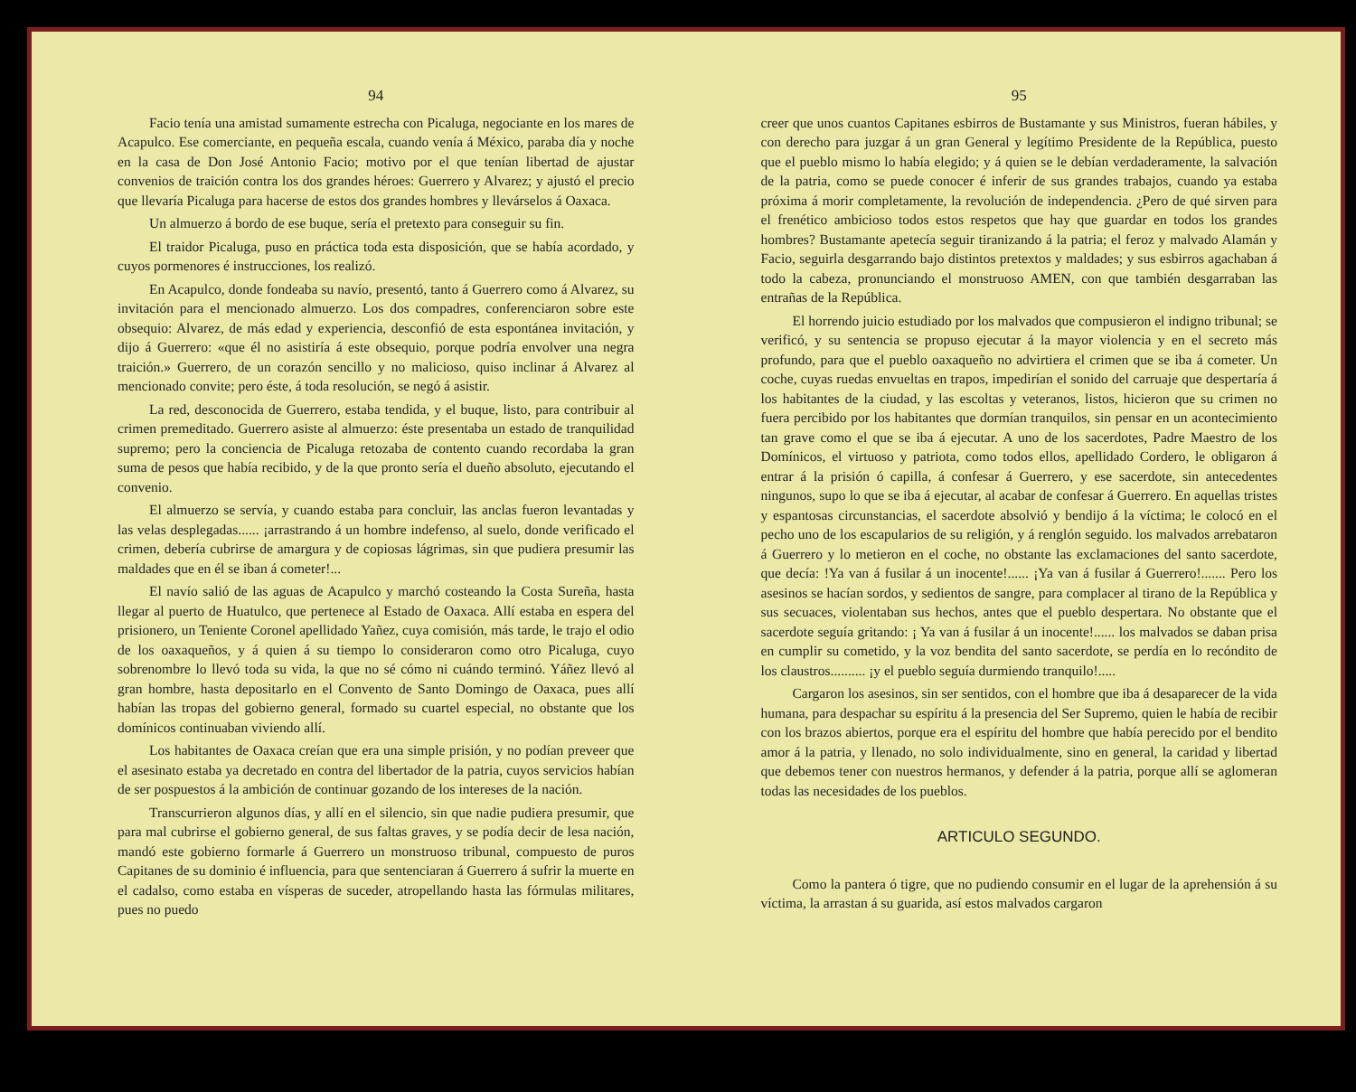94
Facio tenía una amistad sumamente estrecha con Picaluga, negociante en los mares de Acapulco. Ese comerciante, en pequeña escala, cuando venía á México, paraba día y noche en la casa de Don José Antonio Facio; motivo por el que tenían libertad de ajustar convenios de traición contra los dos grandes héroes: Guerrero y Alvarez; y ajustó el precio que llevaría Picaluga para hacerse de estos dos grandes hombres y llevárselos á Oaxaca.
Un almuerzo á bordo de ese buque, sería el pretexto para conseguir su fin.
El traidor Picaluga, puso en práctica toda esta disposición, que se había acordado, y cuyos pormenores é instrucciones, los realizó.
En Acapulco, donde fondeaba su navío, presentó, tanto á Guerrero como á Alvarez, su invitación para el mencionado almuerzo. Los dos compadres, conferenciaron sobre este obsequio: Alvarez, de más edad y experiencia, desconfió de esta espontánea invitación, y dijo á Guerrero: «que él no asistiría á este obsequio, porque podría envolver una negra traición.» Guerrero, de un corazón sencillo y no malicioso, quiso inclinar á Alvarez al mencionado convite; pero éste, á toda resolución, se negó á asistir.
La red, desconocida de Guerrero, estaba tendida, y el buque, listo, para contribuir al crimen premeditado. Guerrero asiste al almuerzo: éste presentaba un estado de tranquilidad supremo; pero la conciencia de Picaluga retozaba de contento cuando recordaba la gran suma de pesos que había recibido, y de la que pronto sería el dueño absoluto, ejecutando el convenio.
El almuerzo se servía, y cuando estaba para concluir, las anclas fueron levantadas y las velas desplegadas...... ¡arrastrando á un hombre indefenso, al suelo, donde verificado el crimen, debería cubrirse de amargura y de copiosas lágrimas, sin que pudiera presumir las maldades que en él se iban á cometer!...
El navío salió de las aguas de Acapulco y marchó costeando la Costa Sureña, hasta llegar al puerto de Huatulco, que pertenece al Estado de Oaxaca. Allí estaba en espera del prisionero, un Teniente Coronel apellidado Yañez, cuya comisión, más tarde, le trajo el odio de los oaxaqueños, y á quien á su tiempo lo consideraron como otro Picaluga, cuyo sobrenombre lo llevó toda su vida, la que no sé cómo ni cuándo terminó. Yáñez llevó al gran hombre, hasta depositarlo en el Convento de Santo Domingo de Oaxaca, pues allí habían las tropas del gobierno general, formado su cuartel especial, no obstante que los domínicos continuaban viviendo allí.
Los habitantes de Oaxaca creían que era una simple prisión, y no podían preveer que el asesinato estaba ya decretado en contra del libertador de la patria, cuyos servicios habían de ser pospuestos á la ambición de continuar gozando de los intereses de la nación.
Transcurrieron algunos días, y allí en el silencio, sin que nadie pudiera presumir, que para mal cubrirse el gobierno general, de sus faltas graves, y se podía decir de lesa nación, mandó este gobierno formarle á Guerrero un monstruoso tribunal, compuesto de puros Capitanes de su dominio é influencia, para que sentenciaran á Guerrero á sufrir la muerte en el cadalso, como estaba en vísperas de suceder, atropellando hasta las fórmulas militares, pues no puedo
95
creer que unos cuantos Capitanes esbirros de Bustamante y sus Ministros, fueran hábiles, y con derecho para juzgar á un gran General y legítimo Presidente de la República, puesto que el pueblo mismo lo había elegido; y á quien se le debían verdaderamente, la salvación de la patria, como se puede conocer é inferir de sus grandes trabajos, cuando ya estaba próxima á morir completamente, la revolución de independencia. ¿Pero de qué sirven para el frenético ambicioso todos estos respetos que hay que guardar en todos los grandes hombres? Bustamante apetecía seguir tiranizando á la patria; el feroz y malvado Alamán y Facio, seguirla desgarrando bajo distintos pretextos y maldades; y sus esbirros agachaban á todo la cabeza, pronunciando el monstruoso AMEN, con que también desgarraban las entrañas de la República.
El horrendo juicio estudiado por los malvados que compusieron el indigno tribunal; se verificó, y su sentencia se propuso ejecutar á la mayor violencia y en el secreto más profundo, para que el pueblo oaxaqueño no advirtiera el crimen que se iba á cometer. Un coche, cuyas ruedas envueltas en trapos, impedirían el sonido del carruaje que despertaría á los habitantes de la ciudad, y las escoltas y veteranos, listos, hicieron que su crimen no fuera percibido por los habitantes que dormían tranquilos, sin pensar en un acontecimiento tan grave como el que se iba á ejecutar. A uno de los sacerdotes, Padre Maestro de los Domínicos, el virtuoso y patriota, como todos ellos, apellidado Cordero, le obligaron á entrar á la prisión ó capilla, á confesar á Guerrero, y ese sacerdote, sin antecedentes ningunos, supo lo que se iba á ejecutar, al acabar de confesar á Guerrero. En aquellas tristes y espantosas circunstancias, el sacerdote absolvió y bendijo á la víctima; le colocó en el pecho uno de los escapularios de su religión, y á renglón seguido. los malvados arrebataron á Guerrero y lo metieron en el coche, no obstante las exclamaciones del santo sacerdote, que decía: !Ya van á fusilar á un inocente!...... ¡Ya van á fusilar á Guerrero!....... Pero los asesinos se hacían sordos, y sedientos de sangre, para complacer al tirano de la República y sus secuaces, violentaban sus hechos, antes que el pueblo despertara. No obstante que el sacerdote seguía gritando: ¡ Ya van á fusilar á un inocente!...... los malvados se daban prisa en cumplir su cometido, y la voz bendita del santo sacerdote, se perdía en lo recóndito de los claustros.......... ¡y el pueblo seguía durmiendo tranquilo!.....
Cargaron los asesinos, sin ser sentidos, con el hombre que iba á desaparecer de la vida humana, para despachar su espíritu á la presencia del Ser Supremo, quien le había de recibir con los brazos abiertos, porque era el espíritu del hombre que había perecido por el bendito amor á la patria, y llenado, no solo individualmente, sino en general, la caridad y libertad que debemos tener con nuestros hermanos, y defender á la patria, porque allí se aglomeran todas las necesidades de los pueblos.
ARTICULO SEGUNDO.
Como la pantera ó tigre, que no pudiendo consumir en el lugar de la aprehensión á su víctima, la arrastan á su guarida, así estos malvados cargaron